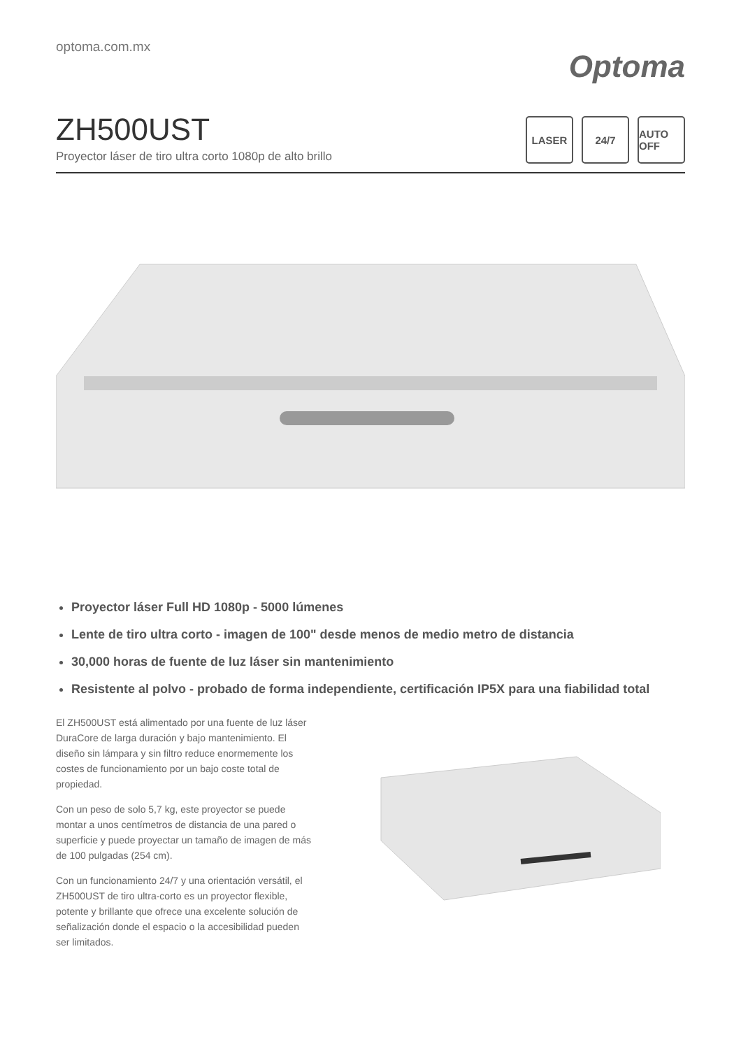optoma.com.mx
Optoma
ZH500UST
Proyector láser de tiro ultra corto 1080p de alto brillo
LASER 24/7 AUTO OFF
Proyector láser Full HD 1080p - 5000 lúmenes
Lente de tiro ultra corto - imagen de 100" desde menos de medio metro de distancia
30,000 horas de fuente de luz láser sin mantenimiento
Resistente al polvo - probado de forma independiente, certificación IP5X para una fiabilidad total
El ZH500UST está alimentado por una fuente de luz láser DuraCore de larga duración y bajo mantenimiento. El diseño sin lámpara y sin filtro reduce enormemente los costes de funcionamiento por un bajo coste total de propiedad.
Con un peso de solo 5,7 kg, este proyector se puede montar a unos centímetros de distancia de una pared o superficie y puede proyectar un tamaño de imagen de más de 100 pulgadas (254 cm).
Con un funcionamiento 24/7 y una orientación versátil, el ZH500UST de tiro ultra-corto es un proyector flexible, potente y brillante que ofrece una excelente solución de señalización donde el espacio o la accesibilidad pueden ser limitados.